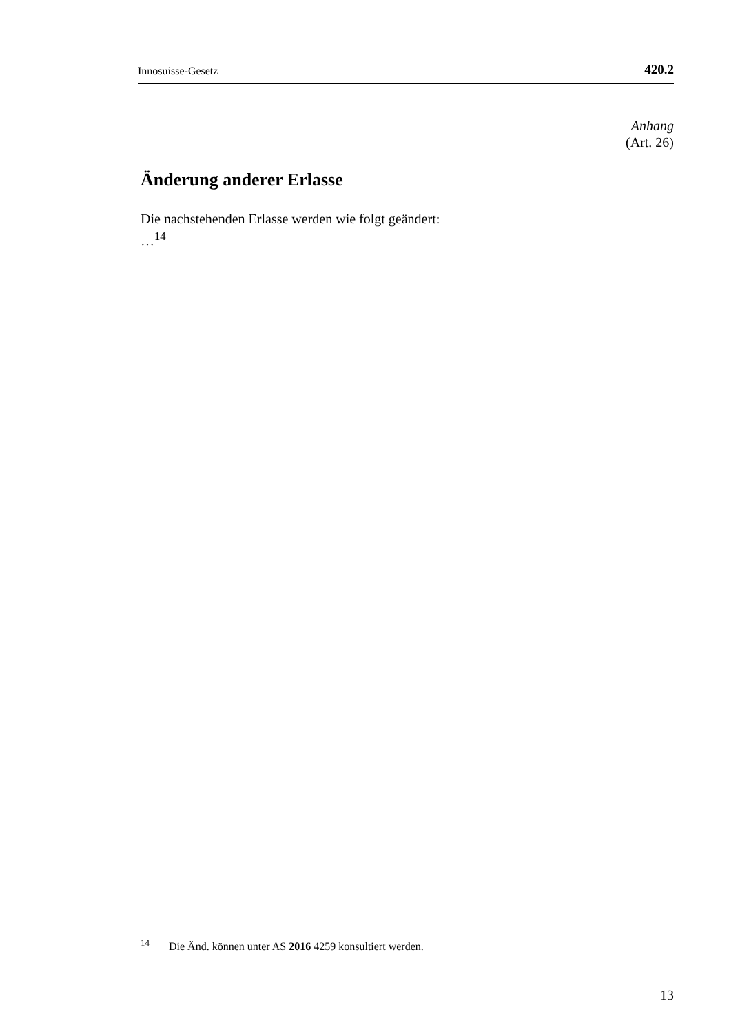Innosuisse-Gesetz 420.2
Anhang
(Art. 26)
Änderung anderer Erlasse
Die nachstehenden Erlasse werden wie folgt geändert:
…<sup>14</sup>
<sup>14</sup> Die Änd. können unter AS 2016 4259 konsultiert werden.
13